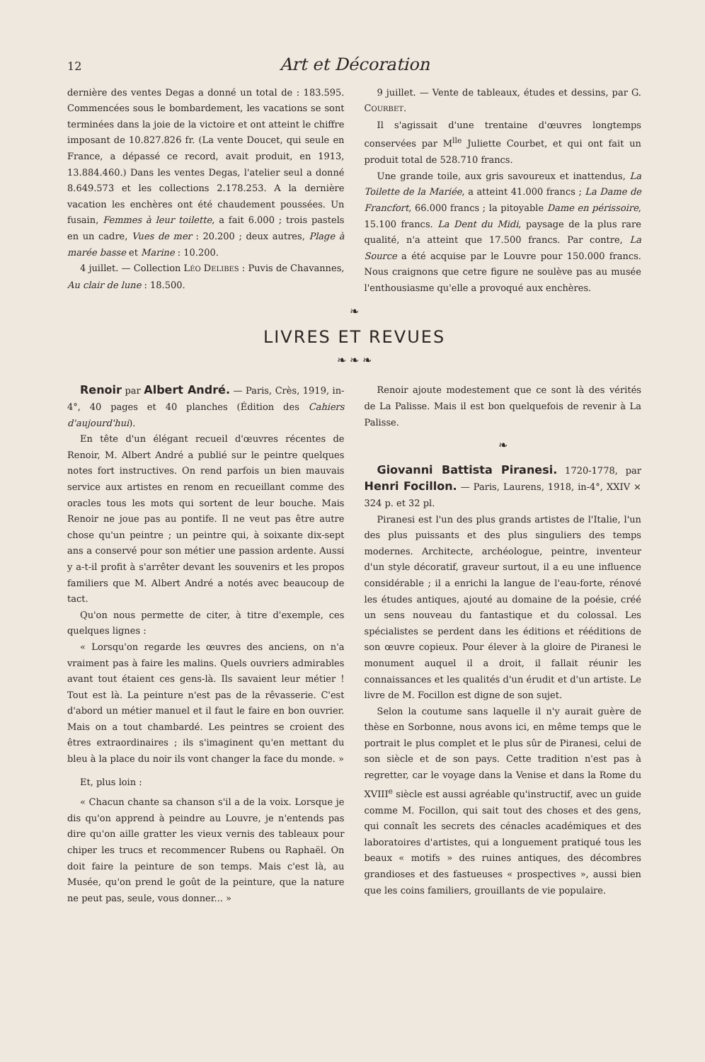12 Art et Décoration
dernière des ventes Degas a donné un total de : 183.595. Commencées sous le bombardement, les vacations se sont terminées dans la joie de la victoire et ont atteint le chiffre imposant de 10.827.826 fr. (La vente Doucet, qui seule en France, a dépassé ce record, avait produit, en 1913, 13.884.460.) Dans les ventes Degas, l'atelier seul a donné 8.649.573 et les collections 2.178.253. A la dernière vacation les enchères ont été chaudement poussées. Un fusain, Femmes à leur toilette, a fait 6.000 ; trois pastels en un cadre, Vues de mer : 20.200 ; deux autres, Plage à marée basse et Marine : 10.200.
4 juillet. — Collection LÉO DELIBES : Puvis de Chavannes, Au clair de lune : 18.500.
9 juillet. — Vente de tableaux, études et dessins, par G. COURBET.
Il s'agissait d'une trentaine d'œuvres longtemps conservées par M<sup>lle</sup> Juliette Courbet, et qui ont fait un produit total de 528.710 francs.
Une grande toile, aux gris savoureux et inattendus, La Toilette de la Mariée, a atteint 41.000 francs ; La Dame de Francfort, 66.000 francs ; la pitoyable Dame en périssoire, 15.100 francs. La Dent du Midi, paysage de la plus rare qualité, n'a atteint que 17.500 francs. Par contre, La Source a été acquise par le Louvre pour 150.000 francs. Nous craignons que cetre figure ne soulève pas au musée l'enthousiasme qu'elle a provoqué aux enchères.
❧
LIVRES ET REVUES
❧ ❧ ❧
Renoir par Albert André. — Paris, Crès, 1919, in-4°, 40 pages et 40 planches (Édition des Cahiers d'aujourd'hui).
En tête d'un élégant recueil d'œuvres récentes de Renoir, M. Albert André a publié sur le peintre quelques notes fort instructives. On rend parfois un bien mauvais service aux artistes en renom en recueillant comme des oracles tous les mots qui sortent de leur bouche. Mais Renoir ne joue pas au pontife. Il ne veut pas être autre chose qu'un peintre ; un peintre qui, à soixante dix-sept ans a conservé pour son métier une passion ardente. Aussi y a-t-il profit à s'arrêter devant les souvenirs et les propos familiers que M. Albert André a notés avec beaucoup de tact.
Qu'on nous permette de citer, à titre d'exemple, ces quelques lignes :
« Lorsqu'on regarde les œuvres des anciens, on n'a vraiment pas à faire les malins. Quels ouvriers admirables avant tout étaient ces gens-là. Ils savaient leur métier ! Tout est là. La peinture n'est pas de la rêvasserie. C'est d'abord un métier manuel et il faut le faire en bon ouvrier. Mais on a tout chambardé. Les peintres se croient des êtres extraordinaires ; ils s'imaginent qu'en mettant du bleu à la place du noir ils vont changer la face du monde. »
Et, plus loin :
« Chacun chante sa chanson s'il a de la voix. Lorsque je dis qu'on apprend à peindre au Louvre, je n'entends pas dire qu'on aille gratter les vieux vernis des tableaux pour chiper les trucs et recommencer Rubens ou Raphaël. On doit faire la peinture de son temps. Mais c'est là, au Musée, qu'on prend le goût de la peinture, que la nature ne peut pas, seule, vous donner... »
Renoir ajoute modestement que ce sont là des vérités de La Palisse. Mais il est bon quelquefois de revenir à La Palisse.
❧
Giovanni Battista Piranesi. 1720-1778, par Henri Focillon. — Paris, Laurens, 1918, in-4°, XXIV × 324 p. et 32 pl.
Piranesi est l'un des plus grands artistes de l'Italie, l'un des plus puissants et des plus singuliers des temps modernes. Architecte, archéologue, peintre, inventeur d'un style décoratif, graveur surtout, il a eu une influence considérable ; il a enrichi la langue de l'eau-forte, rénové les études antiques, ajouté au domaine de la poésie, créé un sens nouveau du fantastique et du colossal. Les spécialistes se perdent dans les éditions et rééditions de son œuvre copieux. Pour élever à la gloire de Piranesi le monument auquel il a droit, il fallait réunir les connaissances et les qualités d'un érudit et d'un artiste. Le livre de M. Focillon est digne de son sujet.
Selon la coutume sans laquelle il n'y aurait guère de thèse en Sorbonne, nous avons ici, en même temps que le portrait le plus complet et le plus sûr de Piranesi, celui de son siècle et de son pays. Cette tradition n'est pas à regretter, car le voyage dans la Venise et dans la Rome du XVIII<sup>e</sup> siècle est aussi agréable qu'instructif, avec un guide comme M. Focillon, qui sait tout des choses et des gens, qui connaît les secrets des cénacles académiques et des laboratoires d'artistes, qui a longuement pratiqué tous les beaux « motifs » des ruines antiques, des décombres grandioses et des fastueuses « prospectives », aussi bien que les coins familiers, grouillants de vie populaire.